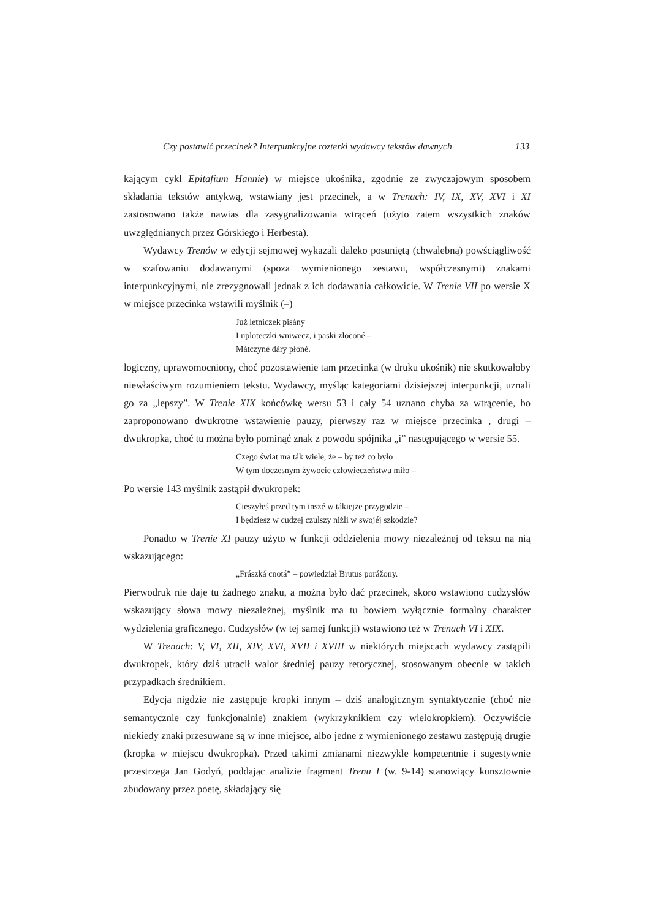Czy postawić przecinek? Interpunkcyjne rozterki wydawcy tekstów dawnych 133
kającym cykl Epitafium Hannie) w miejsce ukośnika, zgodnie ze zwyczajowym sposobem składania tekstów antykwą, wstawiany jest przecinek, a w Trenach: IV, IX, XV, XVI i XI zastosowano także nawias dla zasygnalizowania wtrąceń (użyto zatem wszystkich znaków uwzględnianych przez Górskiego i Herbesta).
Wydawcy Trenów w edycji sejmowej wykazali daleko posuniętą (chwalebną) powściągliwość w szafowaniu dodawanymi (spoza wymienionego zestawu, współczesnymi) znakami interpunkcyjnymi, nie zrezygnowali jednak z ich dodawania całkowicie. W Trenie VII po wersie X w miejsce przecinka wstawili myślnik (–)
Już letniczek pisány
I uploteczki wniwecz, i paski złoconé –
Mátczyné dáry płoné.
logiczny, uprawomocniony, choć pozostawienie tam przecinka (w druku ukośnik) nie skutkowałoby niewłaściwym rozumieniem tekstu. Wydawcy, myśląc kategoriami dzisiejszej interpunkcji, uznali go za „lepszy”. W Trenie XIX końcówkę wersu 53 i cały 54 uznano chyba za wtrącenie, bo zaproponowano dwukrotne wstawienie pauzy, pierwszy raz w miejsce przecinka , drugi – dwukropka, choć tu można było pominąć znak z powodu spójnika „i” następującego w wersie 55.
Czego świat ma ták wiele, że – by też co było
W tym doczesnym żywocie człowieczeństwu miło –
Po wersie 143 myślnik zastąpił dwukropek:
Cieszyłeś przed tym inszé w tákiejże przygodzie –
I będziesz w cudzej czulszy niżli w swojéj szkodzie?
Ponadto w Trenie XI pauzy użyto w funkcji oddzielenia mowy niezależnej od tekstu na nią wskazującego:
„Frászká cnotá” – powiedział Brutus porážony.
Pierwodruk nie daje tu żadnego znaku, a można było dać przecinek, skoro wstawiono cudzysłów wskazujący słowa mowy niezależnej, myślnik ma tu bowiem wyłącznie formalny charakter wydzielenia graficznego. Cudzysłów (w tej samej funkcji) wstawiono też w Trenach VI i XIX.
W Trenach: V, VI, XII, XIV, XVI, XVII i XVIII w niektórych miejscach wydawcy zastąpili dwukropek, który dziś utracił walor średniej pauzy retorycznej, stosowanym obecnie w takich przypadkach średnikiem.
Edycja nigdzie nie zastępuje kropki innym – dziś analogicznym syntaktycznie (choć nie semantycznie czy funkcjonalnie) znakiem (wykrzyknikiem czy wielokropkiem). Oczywiście niekiedy znaki przesuwane są w inne miejsce, albo jedne z wymienionego zestawu zastępują drugie (kropka w miejscu dwukropka). Przed takimi zmianami niezwykle kompetentnie i sugestywnie przestrzega Jan Godyń, poddając analizie fragment Trenu I (w. 9-14) stanowiący kunsztownie zbudowany przez poetę, składający się